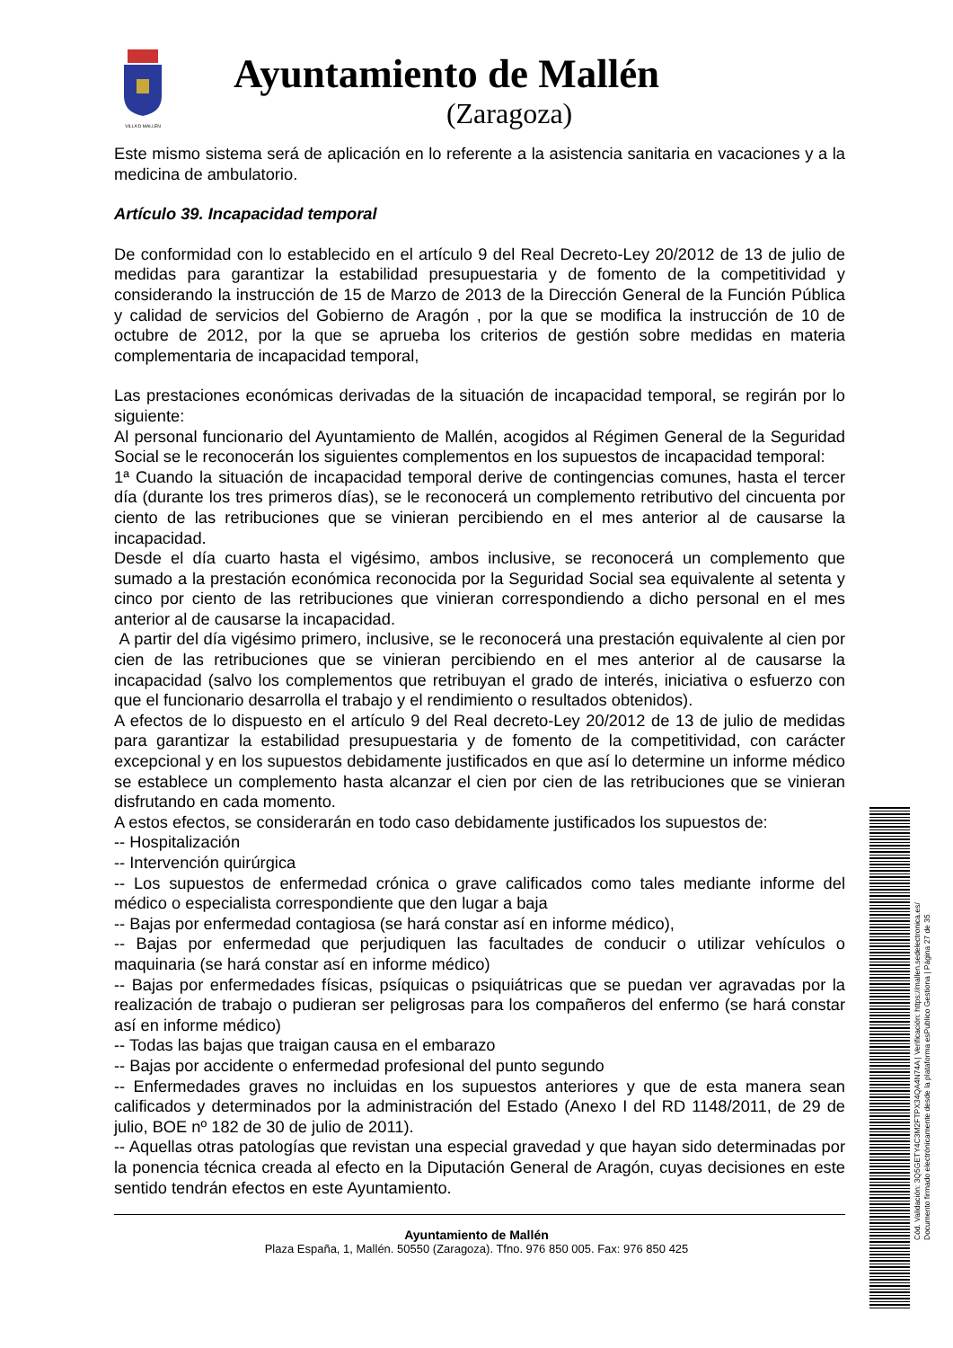VILLA D MALLÉN
Ayuntamiento de Mallén
(Zaragoza)
Este mismo sistema será de aplicación en lo referente a la asistencia sanitaria en vacaciones y a la medicina de ambulatorio.
Artículo 39. Incapacidad temporal
De conformidad con lo establecido en el artículo 9 del Real Decreto-Ley 20/2012 de 13 de julio de medidas para garantizar la estabilidad presupuestaria y de fomento de la competitividad y considerando la instrucción de 15 de Marzo de 2013 de la Dirección General de la Función Pública y calidad de servicios del Gobierno de Aragón , por la que se modifica la instrucción de 10 de octubre de 2012, por la que se aprueba los criterios de gestión sobre medidas en materia complementaria de incapacidad temporal,
Las prestaciones económicas derivadas de la situación de incapacidad temporal, se regirán por lo siguiente:
Al personal funcionario del Ayuntamiento de Mallén, acogidos al Régimen General de la Seguridad Social se le reconocerán los siguientes complementos en los supuestos de incapacidad temporal:
1ª Cuando la situación de incapacidad temporal derive de contingencias comunes, hasta el tercer día (durante los tres primeros días), se le reconocerá un complemento retributivo del cincuenta por ciento de las retribuciones que se vinieran percibiendo en el mes anterior al de causarse la incapacidad.
Desde el día cuarto hasta el vigésimo, ambos inclusive, se reconocerá un complemento que sumado a la prestación económica reconocida por la Seguridad Social sea equivalente al setenta y cinco por ciento de las retribuciones que vinieran correspondiendo a dicho personal en el mes anterior al de causarse la incapacidad.
A partir del día vigésimo primero, inclusive, se le reconocerá una prestación equivalente al cien por cien de las retribuciones que se vinieran percibiendo en el mes anterior al de causarse la incapacidad (salvo los complementos que retribuyan el grado de interés, iniciativa o esfuerzo con que el funcionario desarrolla el trabajo y el rendimiento o resultados obtenidos).
A efectos de lo dispuesto en el artículo 9 del Real decreto-Ley 20/2012 de 13 de julio de medidas para garantizar la estabilidad presupuestaria y de fomento de la competitividad, con carácter excepcional y en los supuestos debidamente justificados en que así lo determine un informe médico se establece un complemento hasta alcanzar el cien por cien de las retribuciones que se vinieran disfrutando en cada momento.
A estos efectos, se considerarán en todo caso debidamente justificados los supuestos de:
-- Hospitalización
-- Intervención quirúrgica
-- Los supuestos de enfermedad crónica o grave calificados como tales mediante informe del médico o especialista correspondiente que den lugar a baja
-- Bajas por enfermedad contagiosa (se hará constar así en informe médico),
-- Bajas por enfermedad que perjudiquen las facultades de conducir o utilizar vehículos o maquinaria (se hará constar así en informe médico)
-- Bajas por enfermedades físicas, psíquicas o psiquiátricas que se puedan ver agravadas por la realización de trabajo o pudieran ser peligrosas para los compañeros del enfermo (se hará constar así en informe médico)
-- Todas las bajas que traigan causa en el embarazo
-- Bajas por accidente o enfermedad profesional del punto segundo
-- Enfermedades graves no incluidas en los supuestos anteriores y que de esta manera sean calificados y determinados por la administración del Estado (Anexo I del RD 1148/2011, de 29 de julio, BOE nº 182 de 30 de julio de 2011).
-- Aquellas otras patologías que revistan una especial gravedad y que hayan sido determinadas por la ponencia técnica creada al efecto en la Diputación General de Aragón, cuyas decisiones en este sentido tendrán efectos en este Ayuntamiento.
Ayuntamiento de Mallén
Plaza España, 1, Mallén. 50550 (Zaragoza). Tfno. 976 850 005. Fax: 976 850 425
Cód. Validación: 3Q5GETY4C3M2FTPX34QA4N74A | Verificación: https://mallen.sedelectronica.es/
Documento firmado electrónicamente desde la plataforma esPublico Gestiona | Página 27 de 35